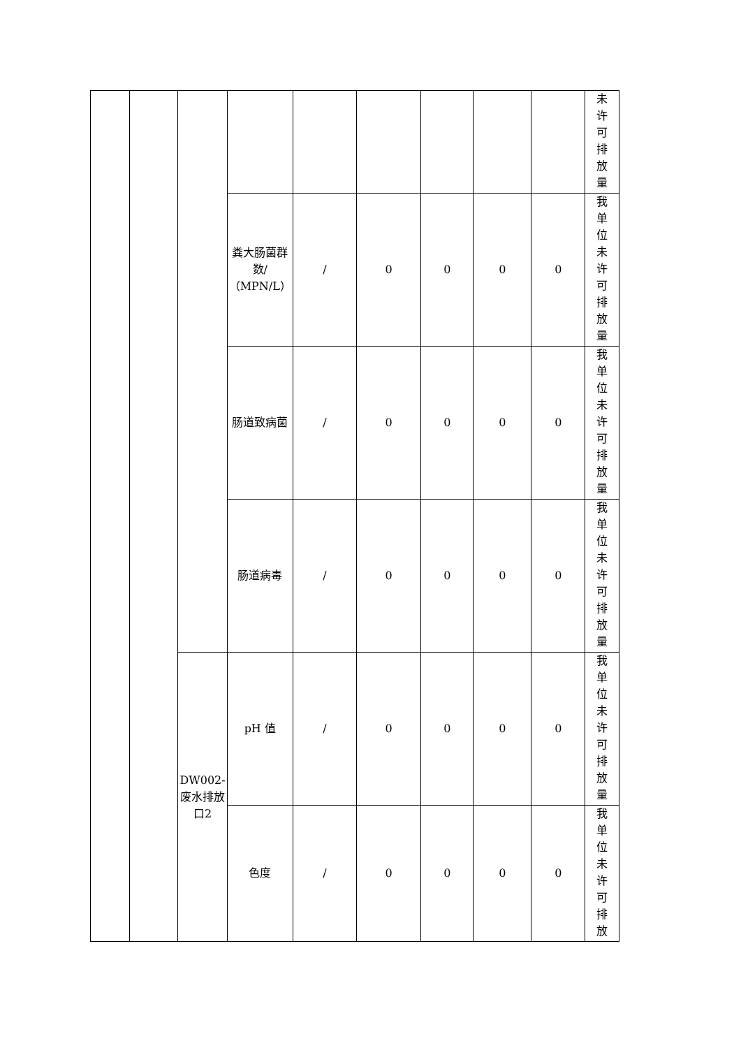| | | | | | | | | | 未 许 可 排 放 量 |
| | | | 粪大肠菌群数/（MPN/L） | / | 0 | 0 | 0 | 0 | 我 单 位 未 许 可 排 放 量 |
| | | | 肠道致病菌 | / | 0 | 0 | 0 | 0 | 我 单 位 未 许 可 排 放 量 |
| | | | 肠道病毒 | / | 0 | 0 | 0 | 0 | 我 单 位 未 许 可 排 放 量 |
| | | DW002-废水排放口2 | pH 值 | / | 0 | 0 | 0 | 0 | 我 单 位 未 许 可 排 放 量 |
| | | | 色度 | / | 0 | 0 | 0 | 0 | 我 单 位 未 许 可 排 放 |